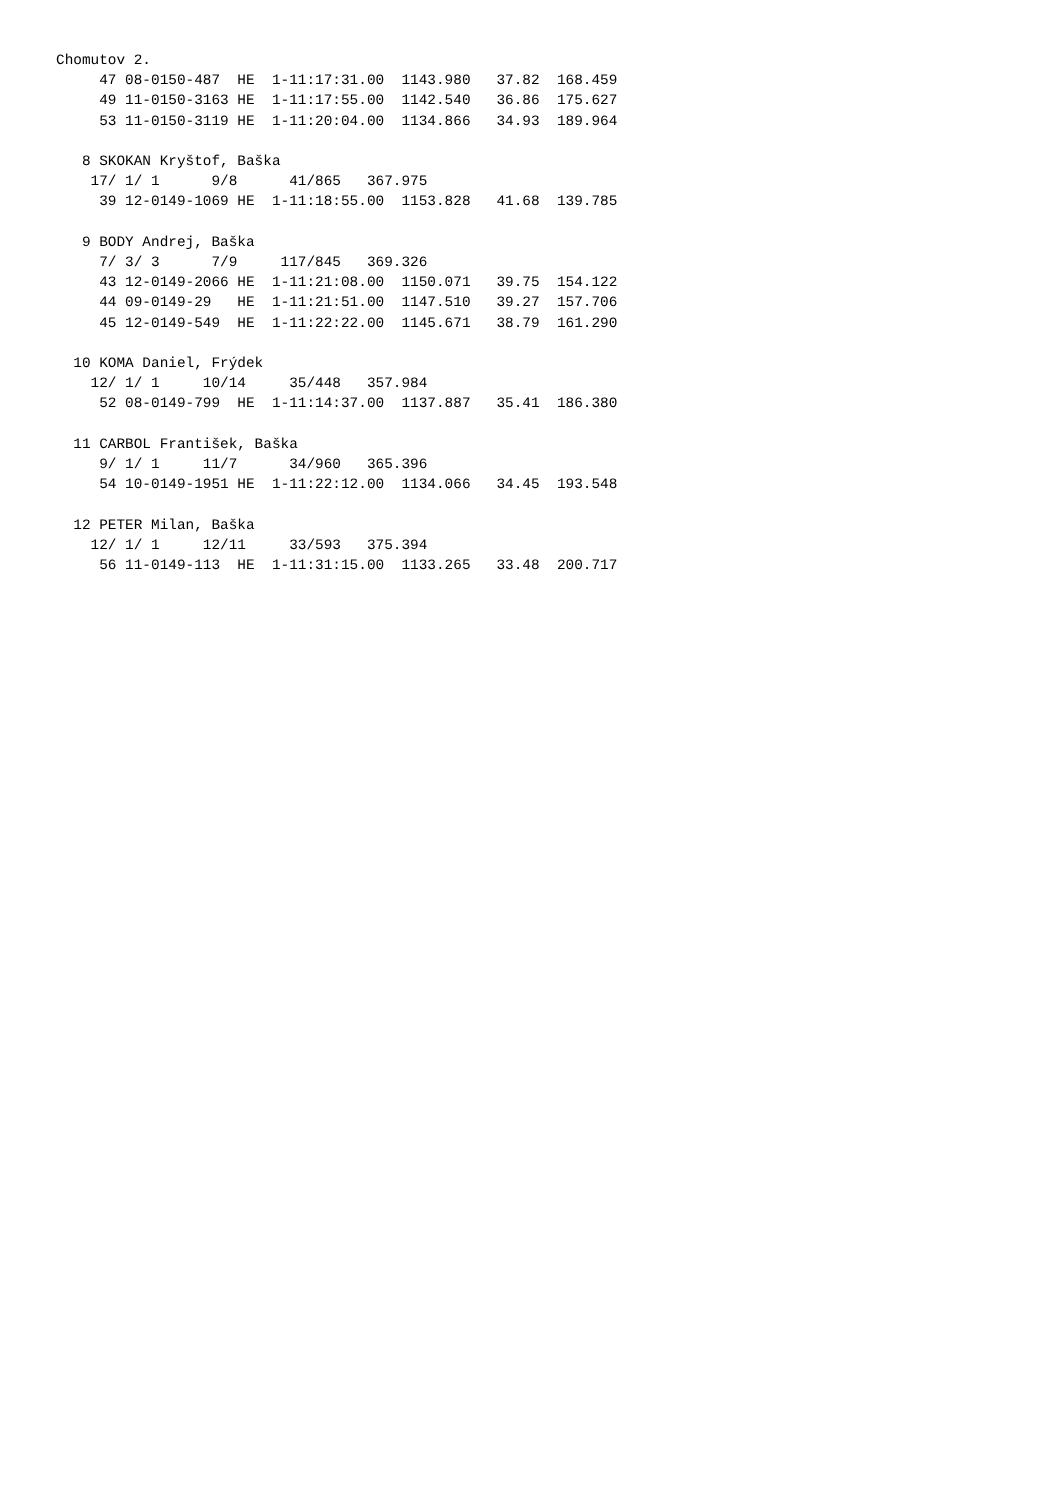Chomutov 2.
     47 08-0150-487  HE  1-11:17:31.00  1143.980   37.82  168.459
     49 11-0150-3163 HE  1-11:17:55.00  1142.540   36.86  175.627
     53 11-0150-3119 HE  1-11:20:04.00  1134.866   34.93  189.964

   8 SKOKAN Kryštof, Baška
    17/ 1/ 1      9/8      41/865   367.975
     39 12-0149-1069 HE  1-11:18:55.00  1153.828   41.68  139.785

   9 BODY Andrej, Baška
     7/ 3/ 3      7/9     117/845   369.326
     43 12-0149-2066 HE  1-11:21:08.00  1150.071   39.75  154.122
     44 09-0149-29   HE  1-11:21:51.00  1147.510   39.27  157.706
     45 12-0149-549  HE  1-11:22:22.00  1145.671   38.79  161.290

  10 KOMA Daniel, Frýdek
    12/ 1/ 1     10/14     35/448   357.984
     52 08-0149-799  HE  1-11:14:37.00  1137.887   35.41  186.380

  11 CARBOL František, Baška
     9/ 1/ 1     11/7      34/960   365.396
     54 10-0149-1951 HE  1-11:22:12.00  1134.066   34.45  193.548

  12 PETER Milan, Baška
    12/ 1/ 1     12/11     33/593   375.394
     56 11-0149-113  HE  1-11:31:15.00  1133.265   33.48  200.717